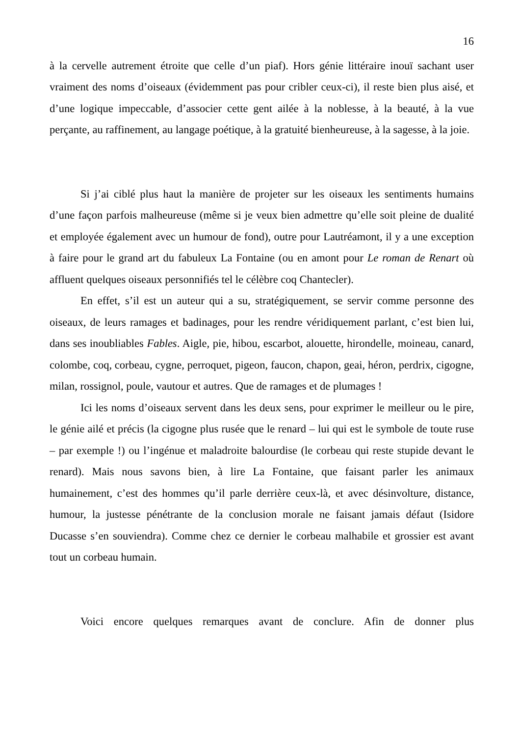16
à la cervelle autrement étroite que celle d’un piaf). Hors génie littéraire inouï sachant user vraiment des noms d’oiseaux (évidemment pas pour cribler ceux-ci), il reste bien plus aisé, et d’une logique impeccable, d’associer cette gent ailée à la noblesse, à la beauté, à la vue perçante, au raffinement, au langage poétique, à la gratuité bienheureuse, à la sagesse, à la joie.
Si j’ai ciblé plus haut la manière de projeter sur les oiseaux les sentiments humains d’une façon parfois malheureuse (même si je veux bien admettre qu’elle soit pleine de dualité et employée également avec un humour de fond), outre pour Lautréamont, il y a une exception à faire pour le grand art du fabuleux La Fontaine (ou en amont pour Le roman de Renart où affluent quelques oiseaux personnifiés tel le célèbre coq Chantecler).
En effet, s’il est un auteur qui a su, stratégiquement, se servir comme personne des oiseaux, de leurs ramages et badinages, pour les rendre véridiquement parlant, c’est bien lui, dans ses inoubliables Fables. Aigle, pie, hibou, escarbot, alouette, hirondelle, moineau, canard, colombe, coq, corbeau, cygne, perroquet, pigeon, faucon, chapon, geai, héron, perdrix, cigogne, milan, rossignol, poule, vautour et autres. Que de ramages et de plumages !
Ici les noms d’oiseaux servent dans les deux sens, pour exprimer le meilleur ou le pire, le génie ailé et précis (la cigogne plus rusée que le renard – lui qui est le symbole de toute ruse – par exemple !) ou l’ingénue et maladroite balourdise (le corbeau qui reste stupide devant le renard). Mais nous savons bien, à lire La Fontaine, que faisant parler les animaux humainement, c’est des hommes qu’il parle derrière ceux-là, et avec désinvolture, distance, humour, la justesse pénétrante de la conclusion morale ne faisant jamais défaut (Isidore Ducasse s’en souviendra). Comme chez ce dernier le corbeau malhabile et grossier est avant tout un corbeau humain.
Voici encore quelques remarques avant de conclure. Afin de donner plus